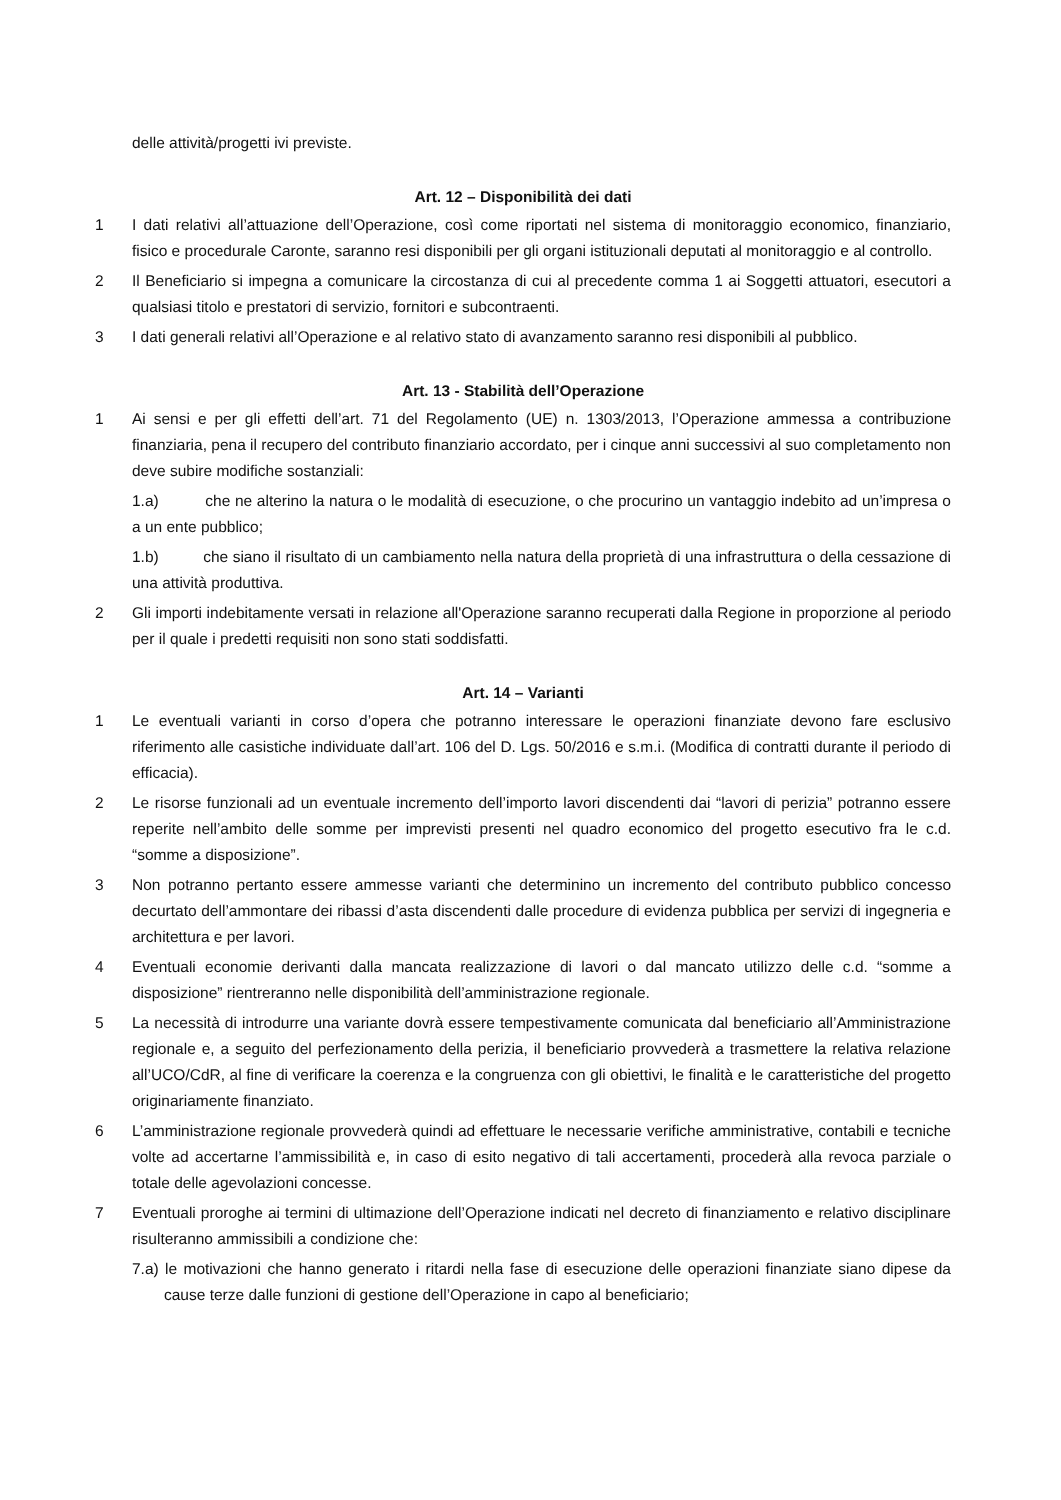delle attività/progetti ivi previste.
Art. 12 – Disponibilità dei dati
1 I dati relativi all’attuazione dell’Operazione, così come riportati nel sistema di monitoraggio economico, finanziario, fisico e procedurale Caronte, saranno resi disponibili per gli organi istituzionali deputati al monitoraggio e al controllo.
2 Il Beneficiario si impegna a comunicare la circostanza di cui al precedente comma 1 ai Soggetti attuatori, esecutori a qualsiasi titolo e prestatori di servizio, fornitori e subcontraenti.
3 I dati generali relativi all’Operazione e al relativo stato di avanzamento saranno resi disponibili al pubblico.
Art. 13 - Stabilità dell’Operazione
1 Ai sensi e per gli effetti dell’art. 71 del Regolamento (UE) n. 1303/2013, l’Operazione ammessa a contribuzione finanziaria, pena il recupero del contributo finanziario accordato, per i cinque anni successivi al suo completamento non deve subire modifiche sostanziali:
1.a) che ne alterino la natura o le modalità di esecuzione, o che procurino un vantaggio indebito ad un’impresa o a un ente pubblico;
1.b) che siano il risultato di un cambiamento nella natura della proprietà di una infrastruttura o della cessazione di una attività produttiva.
2 Gli importi indebitamente versati in relazione all'Operazione saranno recuperati dalla Regione in proporzione al periodo per il quale i predetti requisiti non sono stati soddisfatti.
Art. 14 – Varianti
1 Le eventuali varianti in corso d’opera che potranno interessare le operazioni finanziate devono fare esclusivo riferimento alle casistiche individuate dall’art. 106 del D. Lgs. 50/2016 e s.m.i. (Modifica di contratti durante il periodo di efficacia).
2 Le risorse funzionali ad un eventuale incremento dell’importo lavori discendenti dai “lavori di perizia” potranno essere reperite nell’ambito delle somme per imprevisti presenti nel quadro economico del progetto esecutivo fra le c.d. “somme a disposizione”.
3 Non potranno pertanto essere ammesse varianti che determinino un incremento del contributo pubblico concesso decurtato dell’ammontare dei ribassi d’asta discendenti dalle procedure di evidenza pubblica per servizi di ingegneria e architettura e per lavori.
4 Eventuali economie derivanti dalla mancata realizzazione di lavori o dal mancato utilizzo delle c.d. “somme a disposizione” rientreranno nelle disponibilità dell’amministrazione regionale.
5 La necessità di introdurre una variante dovrà essere tempestivamente comunicata dal beneficiario all’Amministrazione regionale e, a seguito del perfezionamento della perizia, il beneficiario provvederà a trasmettere la relativa relazione all’UCO/CdR, al fine di verificare la coerenza e la congruenza con gli obiettivi, le finalità e le caratteristiche del progetto originariamente finanziato.
6 L’amministrazione regionale provvederà quindi ad effettuare le necessarie verifiche amministrative, contabili e tecniche volte ad accertarne l’ammissibilità e, in caso di esito negativo di tali accertamenti, procederà alla revoca parziale o totale delle agevolazioni concesse.
7 Eventuali proroghe ai termini di ultimazione dell’Operazione indicati nel decreto di finanziamento e relativo disciplinare risulteranno ammissibili a condizione che:
7.a) le motivazioni che hanno generato i ritardi nella fase di esecuzione delle operazioni finanziate siano dipese da cause terze dalle funzioni di gestione dell’Operazione in capo al beneficiario;